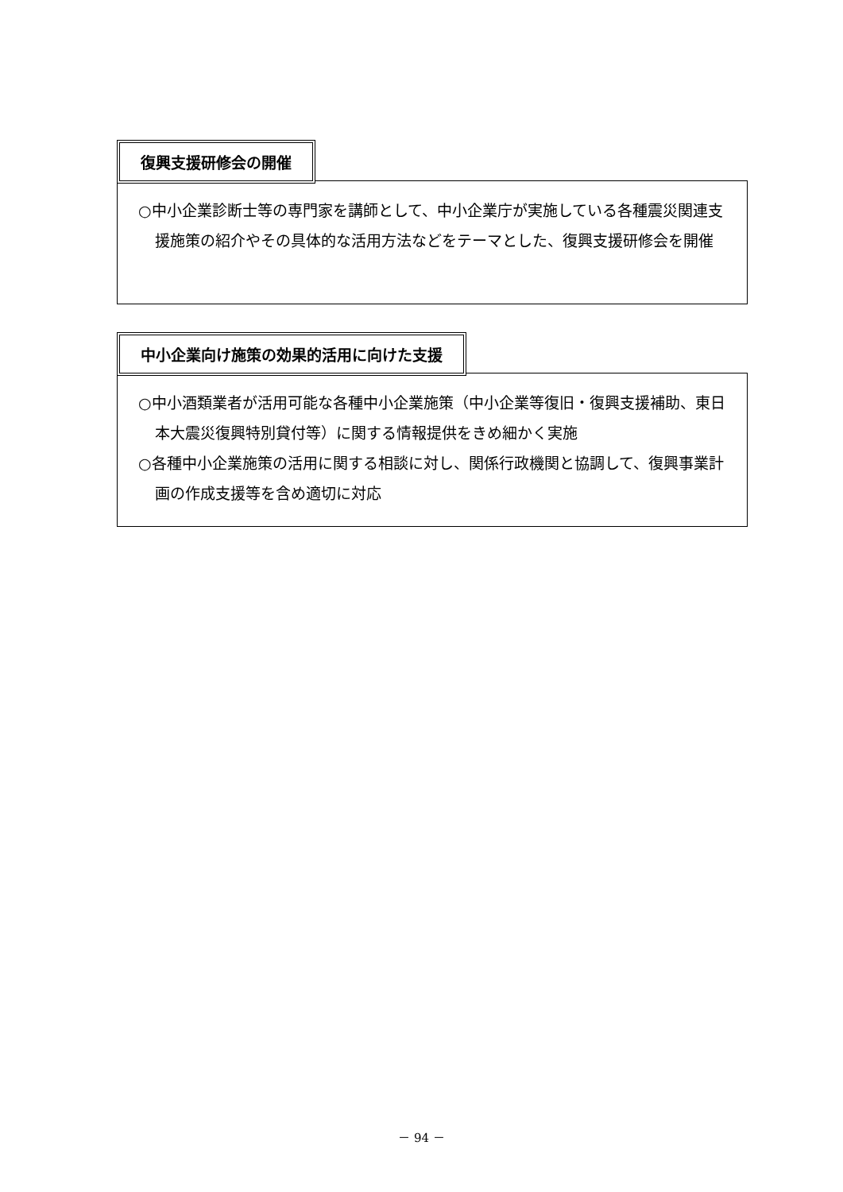復興支援研修会の開催
○中小企業診断士等の専門家を講師として、中小企業庁が実施している各種震災関連支援施策の紹介やその具体的な活用方法などをテーマとした、復興支援研修会を開催
中小企業向け施策の効果的活用に向けた支援
○中小酒類業者が活用可能な各種中小企業施策（中小企業等復旧・復興支援補助、東日本大震災復興特別貸付等）に関する情報提供をきめ細かく実施
○各種中小企業施策の活用に関する相談に対し、関係行政機関と協調して、復興事業計画の作成支援等を含め適切に対応
－ 94 －